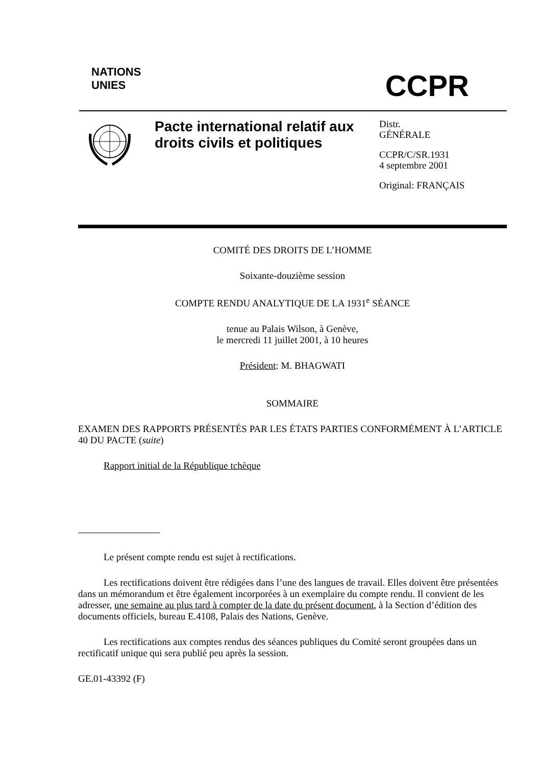NATIONS
UNIES
CCPR
Pacte international relatif aux droits civils et politiques
Distr.
GÉNÉRALE
CCPR/C/SR.1931
4 septembre 2001
Original: FRANÇAIS
COMITÉ DES DROITS DE L’HOMME
Soixante-douzième session
COMPTE RENDU ANALYTIQUE DE LA 1931<sup>e</sup> SÉANCE
tenue au Palais Wilson, à Genève,
le mercredi 11 juillet 2001, à 10 heures
Président: M. BHAGWATI
SOMMAIRE
EXAMEN DES RAPPORTS PRÉSENTÉS PAR LES ÉTATS PARTIES CONFORMÉMENT À L’ARTICLE 40 DU PACTE (suite)
Rapport initial de la République tchèque
Le présent compte rendu est sujet à rectifications.
Les rectifications doivent être rédigées dans l’une des langues de travail. Elles doivent être présentées dans un mémorandum et être également incorporées à un exemplaire du compte rendu. Il convient de les adresser, une semaine au plus tard à compter de la date du présent document, à la Section d’édition des documents officiels, bureau E.4108, Palais des Nations, Genève.
Les rectifications aux comptes rendus des séances publiques du Comité seront groupées dans un rectificatif unique qui sera publié peu après la session.
GE.01-43392 (F)